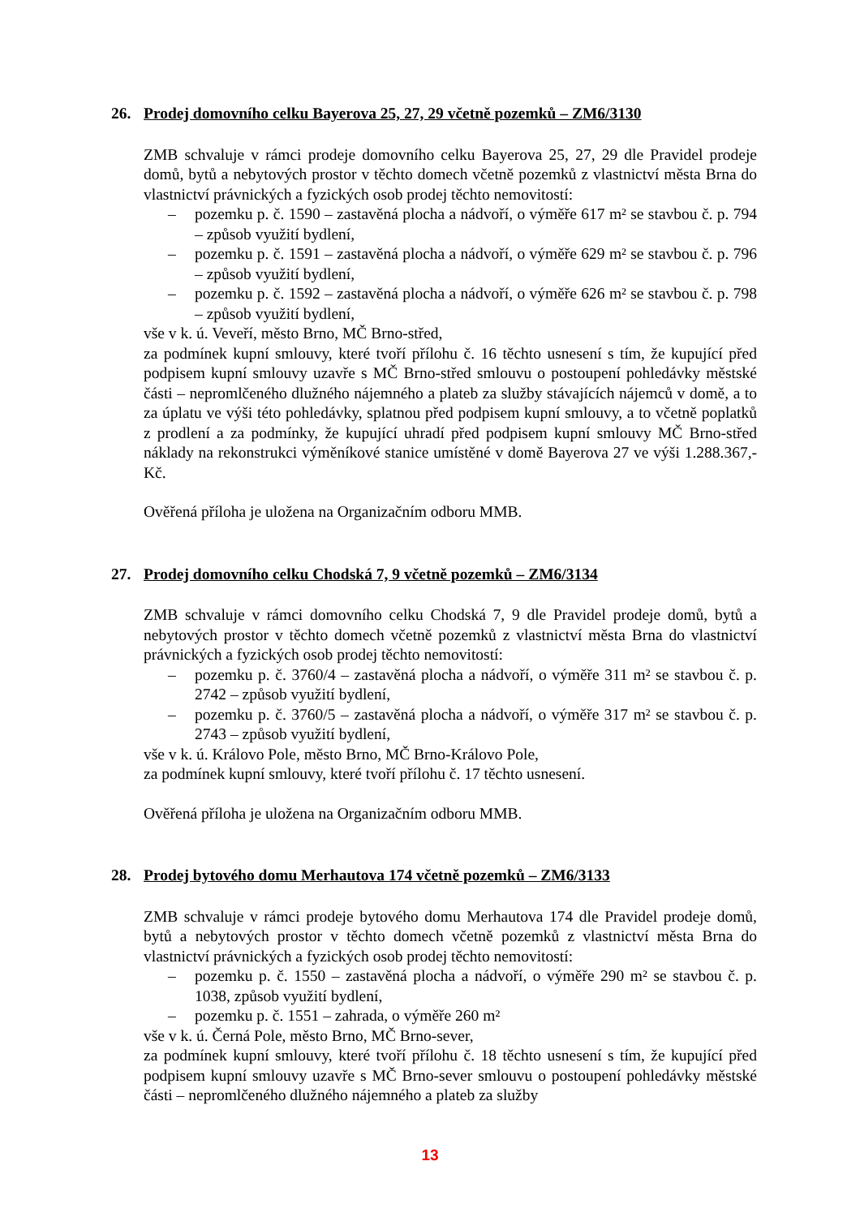26. Prodej domovního celku Bayerova 25, 27, 29 včetně pozemků – ZM6/3130
ZMB schvaluje v rámci prodeje domovního celku Bayerova 25, 27, 29 dle Pravidel prodeje domů, bytů a nebytových prostor v těchto domech včetně pozemků z vlastnictví města Brna do vlastnictví právnických a fyzických osob prodej těchto nemovitostí:
– pozemku p. č. 1590 – zastavěná plocha a nádvoří, o výměře 617 m² se stavbou č. p. 794 – způsob využití bydlení,
– pozemku p. č. 1591 – zastavěná plocha a nádvoří, o výměře 629 m² se stavbou č. p. 796 – způsob využití bydlení,
– pozemku p. č. 1592 – zastavěná plocha a nádvoří, o výměře 626 m² se stavbou č. p. 798 – způsob využití bydlení,
vše v k. ú. Veveří, město Brno, MČ Brno-střed,
za podmínek kupní smlouvy, které tvoří přílohu č. 16 těchto usnesení s tím, že kupující před podpisem kupní smlouvy uzavře s MČ Brno-střed smlouvu o postoupení pohledávky městské části – nepromlčeného dlužného nájemného a plateb za služby stávajících nájemců v domě, a to za úplatu ve výši této pohledávky, splatnou před podpisem kupní smlouvy, a to včetně poplatků z prodlení a za podmínky, že kupující uhradí před podpisem kupní smlouvy MČ Brno-střed náklady na rekonstrukci výměníkové stanice umístěné v domě Bayerova 27 ve výši 1.288.367,- Kč.
Ověřená příloha je uložena na Organizačním odboru MMB.
27. Prodej domovního celku Chodská 7, 9 včetně pozemků – ZM6/3134
ZMB schvaluje v rámci domovního celku Chodská 7, 9 dle Pravidel prodeje domů, bytů a nebytových prostor v těchto domech včetně pozemků z vlastnictví města Brna do vlastnictví právnických a fyzických osob prodej těchto nemovitostí:
– pozemku p. č. 3760/4 – zastavěná plocha a nádvoří, o výměře 311 m² se stavbou č. p. 2742 – způsob využití bydlení,
– pozemku p. č. 3760/5 – zastavěná plocha a nádvoří, o výměře 317 m² se stavbou č. p. 2743 – způsob využití bydlení,
vše v k. ú. Královo Pole, město Brno, MČ Brno-Královo Pole,
za podmínek kupní smlouvy, které tvoří přílohu č. 17 těchto usnesení.
Ověřená příloha je uložena na Organizačním odboru MMB.
28. Prodej bytového domu Merhautova 174 včetně pozemků – ZM6/3133
ZMB schvaluje v rámci prodeje bytového domu Merhautova 174 dle Pravidel prodeje domů, bytů a nebytových prostor v těchto domech včetně pozemků z vlastnictví města Brna do vlastnictví právnických a fyzických osob prodej těchto nemovitostí:
– pozemku p. č. 1550 – zastavěná plocha a nádvoří, o výměře 290 m² se stavbou č. p. 1038, způsob využití bydlení,
– pozemku p. č. 1551 – zahrada, o výměře 260 m²
vše v k. ú. Černá Pole, město Brno, MČ Brno-sever,
za podmínek kupní smlouvy, které tvoří přílohu č. 18 těchto usnesení s tím, že kupující před podpisem kupní smlouvy uzavře s MČ Brno-sever smlouvu o postoupení pohledávky městské části – nepromlčeného dlužného nájemného a plateb za služby
13